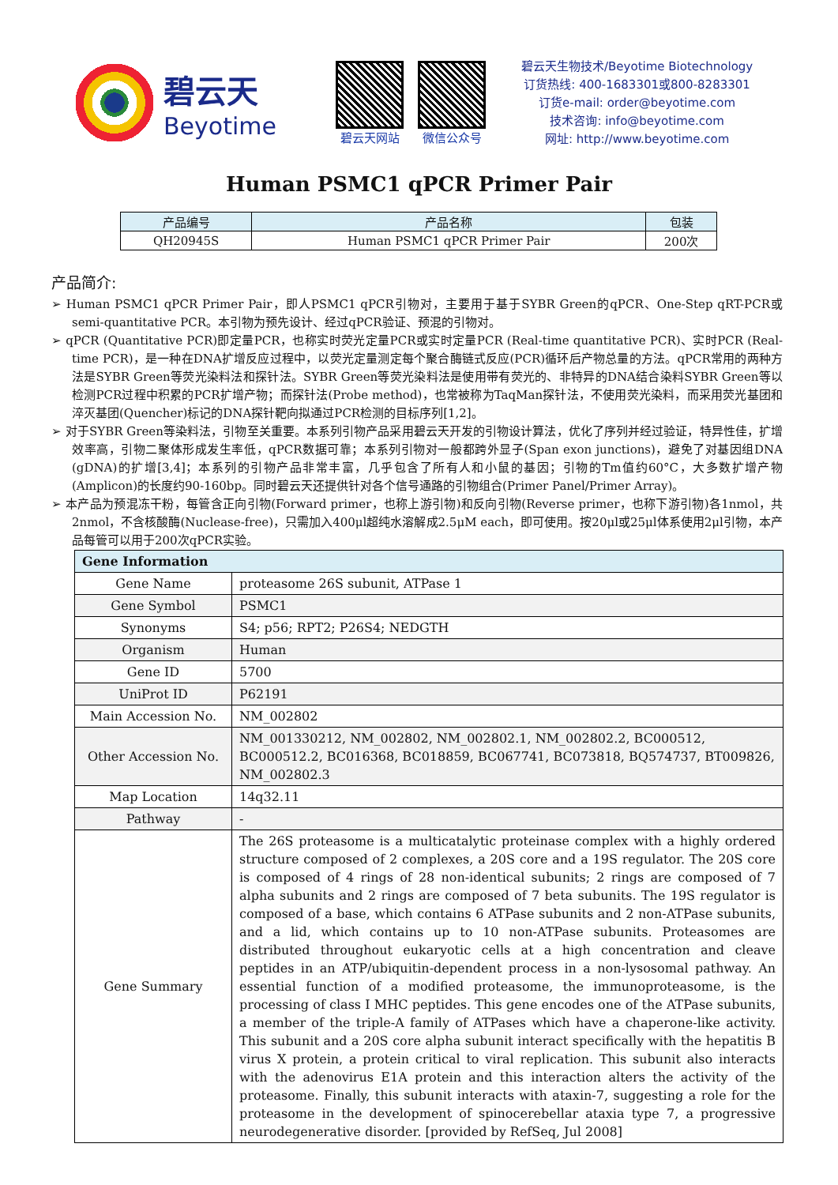碧云天
Beyotime
碧云天网站 微信公众号
碧云天生物技术/Beyotime Biotechnology
订货热线: 400-1683301或800-8283301
订货e-mail: order@beyotime.com
技术咨询: info@beyotime.com
网址: http://www.beyotime.com
Human PSMC1 qPCR Primer Pair
| 产品编号 | 产品名称 | 包装 |
| --- | --- | --- |
| QH20945S | Human PSMC1 qPCR Primer Pair | 200次 |
产品简介:
➢ Human PSMC1 qPCR Primer Pair，即人PSMC1 qPCR引物对，主要用于基于SYBR Green的qPCR、One-Step qRT-PCR或semi-quantitative PCR。本引物为预先设计、经过qPCR验证、预混的引物对。
➢ qPCR (Quantitative PCR)即定量PCR，也称实时荧光定量PCR或实时定量PCR (Real-time quantitative PCR)、实时PCR (Real-time PCR)，是一种在DNA扩增反应过程中，以荧光定量测定每个聚合酶链式反应(PCR)循环后产物总量的方法。qPCR常用的两种方法是SYBR Green等荧光染料法和探针法。SYBR Green等荧光染料法是使用带有荧光的、非特异的DNA结合染料SYBR Green等以检测PCR过程中积累的PCR扩增产物；而探针法(Probe method)，也常被称为TaqMan探针法，不使用荧光染料，而采用荧光基团和淬灭基团(Quencher)标记的DNA探针靶向拟通过PCR检测的目标序列[1,2]。
➢ 对于SYBR Green等染料法，引物至关重要。本系列引物产品采用碧云天开发的引物设计算法，优化了序列并经过验证，特异性佳，扩增效率高，引物二聚体形成发生率低，qPCR数据可靠；本系列引物对一般都跨外显子(Span exon junctions)，避免了对基因组DNA (gDNA)的扩增[3,4]；本系列的引物产品非常丰富，几乎包含了所有人和小鼠的基因；引物的Tm值约60°C，大多数扩增产物(Amplicon)的长度约90-160bp。同时碧云天还提供针对各个信号通路的引物组合(Primer Panel/Primer Array)。
➢ 本产品为预混冻干粉，每管含正向引物(Forward primer，也称上游引物)和反向引物(Reverse primer，也称下游引物)各1nmol，共2nmol，不含核酸酶(Nuclease-free)，只需加入400μl超纯水溶解成2.5μM each，即可使用。按20μl或25μl体系使用2μl引物，本产品每管可以用于200次qPCR实验。
| Gene Information | |
| --- | --- |
| Gene Name | proteasome 26S subunit, ATPase 1 |
| Gene Symbol | PSMC1 |
| Synonyms | S4; p56; RPT2; P26S4; NEDGTH |
| Organism | Human |
| Gene ID | 5700 |
| UniProt ID | P62191 |
| Main Accession No. | NM_002802 |
| Other Accession No. | NM_001330212, NM_002802, NM_002802.1, NM_002802.2, BC000512, BC000512.2, BC016368, BC018859, BC067741, BC073818, BQ574737, BT009826, NM_002802.3 |
| Map Location | 14q32.11 |
| Pathway | - |
| Gene Summary | The 26S proteasome is a multicatalytic proteinase complex with a highly ordered structure composed of 2 complexes, a 20S core and a 19S regulator. The 20S core is composed of 4 rings of 28 non-identical subunits; 2 rings are composed of 7 alpha subunits and 2 rings are composed of 7 beta subunits. The 19S regulator is composed of a base, which contains 6 ATPase subunits and 2 non-ATPase subunits, and a lid, which contains up to 10 non-ATPase subunits. Proteasomes are distributed throughout eukaryotic cells at a high concentration and cleave peptides in an ATP/ubiquitin-dependent process in a non-lysosomal pathway. An essential function of a modified proteasome, the immunoproteasome, is the processing of class I MHC peptides. This gene encodes one of the ATPase subunits, a member of the triple-A family of ATPases which have a chaperone-like activity. This subunit and a 20S core alpha subunit interact specifically with the hepatitis B virus X protein, a protein critical to viral replication. This subunit also interacts with the adenovirus E1A protein and this interaction alters the activity of the proteasome. Finally, this subunit interacts with ataxin-7, suggesting a role for the proteasome in the development of spinocerebellar ataxia type 7, a progressive neurodegenerative disorder. [provided by RefSeq, Jul 2008] |